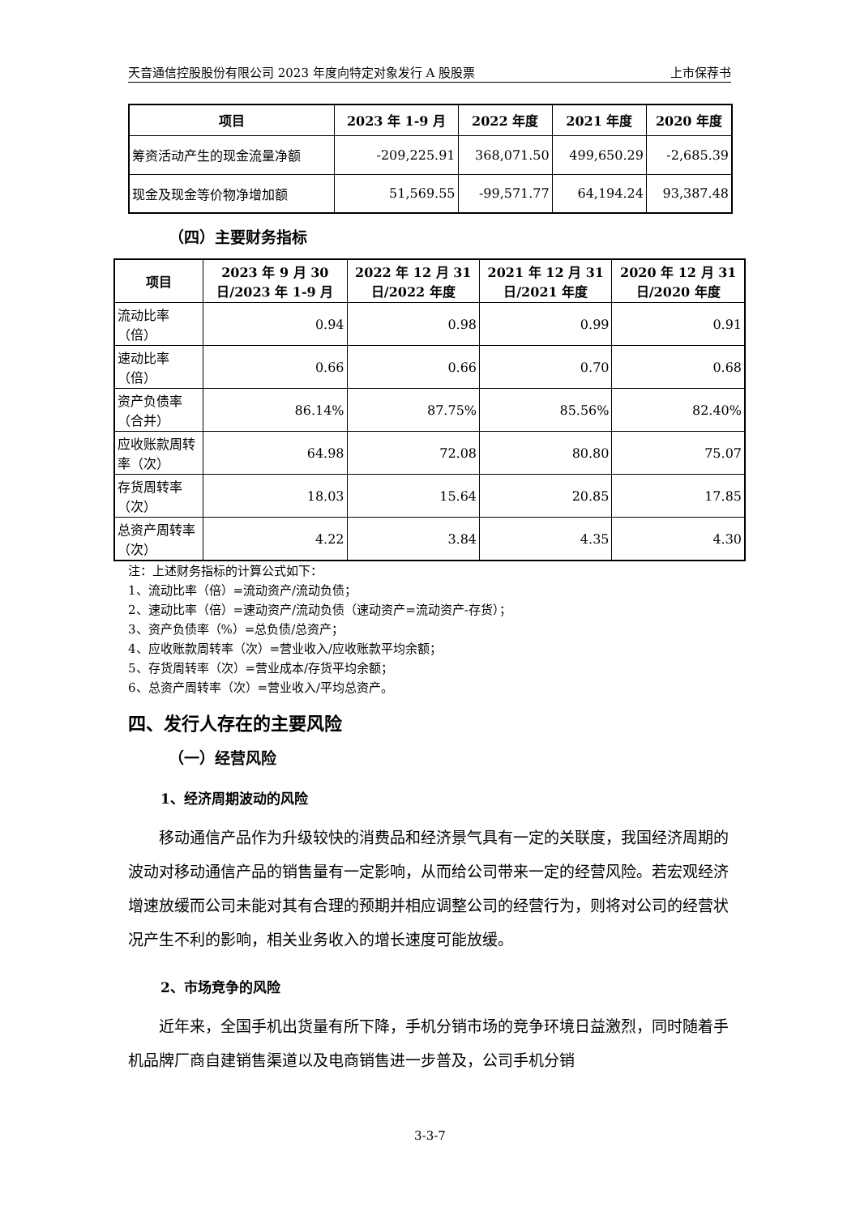天音通信控股股份有限公司 2023 年度向特定对象发行 A 股股票 上市保荐书
| 项目 | 2023 年 1-9 月 | 2022 年度 | 2021 年度 | 2020 年度 |
| --- | --- | --- | --- | --- |
| 筹资活动产生的现金流量净额 | -209,225.91 | 368,071.50 | 499,650.29 | -2,685.39 |
| 现金及现金等价物净增加额 | 51,569.55 | -99,571.77 | 64,194.24 | 93,387.48 |
（四）主要财务指标
| 项目 | 2023 年 9 月 30 日/2023 年 1-9 月 | 2022 年 12 月 31 日/2022 年度 | 2021 年 12 月 31 日/2021 年度 | 2020 年 12 月 31 日/2020 年度 |
| --- | --- | --- | --- | --- |
| 流动比率（倍） | 0.94 | 0.98 | 0.99 | 0.91 |
| 速动比率（倍） | 0.66 | 0.66 | 0.70 | 0.68 |
| 资产负债率（合并） | 86.14% | 87.75% | 85.56% | 82.40% |
| 应收账款周转率（次） | 64.98 | 72.08 | 80.80 | 75.07 |
| 存货周转率（次） | 18.03 | 15.64 | 20.85 | 17.85 |
| 总资产周转率（次） | 4.22 | 3.84 | 4.35 | 4.30 |
注：上述财务指标的计算公式如下：
1、流动比率（倍）=流动资产/流动负债；
2、速动比率（倍）=速动资产/流动负债（速动资产=流动资产-存货）；
3、资产负债率（%）=总负债/总资产；
4、应收账款周转率（次）=营业收入/应收账款平均余额；
5、存货周转率（次）=营业成本/存货平均余额；
6、总资产周转率（次）=营业收入/平均总资产。
四、发行人存在的主要风险
（一）经营风险
1、经济周期波动的风险
移动通信产品作为升级较快的消费品和经济景气具有一定的关联度，我国经济周期的波动对移动通信产品的销售量有一定影响，从而给公司带来一定的经营风险。若宏观经济增速放缓而公司未能对其有合理的预期并相应调整公司的经营行为，则将对公司的经营状况产生不利的影响，相关业务收入的增长速度可能放缓。
2、市场竞争的风险
近年来，全国手机出货量有所下降，手机分销市场的竞争环境日益激烈，同时随着手机品牌厂商自建销售渠道以及电商销售进一步普及，公司手机分销
3-3-7